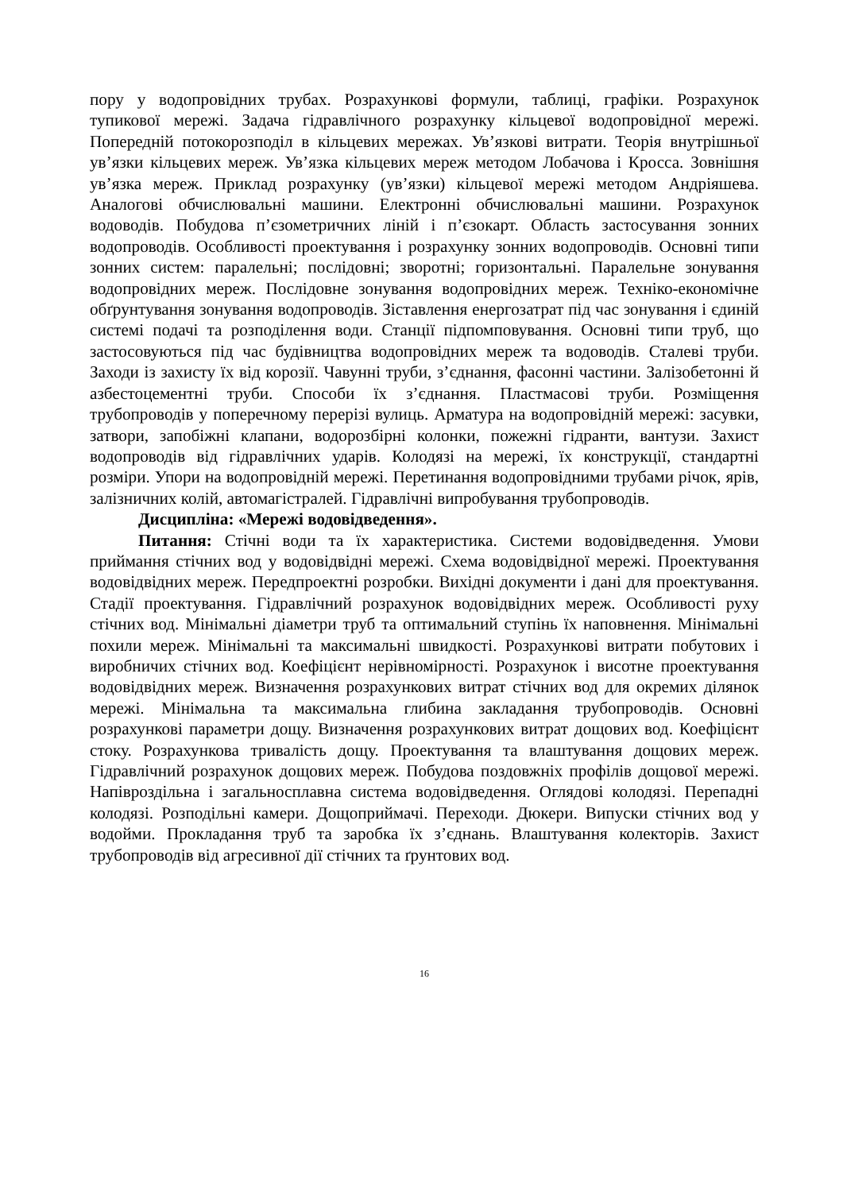пору у водопровідних трубах. Розрахункові формули, таблиці, графіки. Розрахунок тупикової мережі. Задача гідравлічного розрахунку кільцевої водопровідної мережі. Попередній потокорозподіл в кільцевих мережах. Ув’язкові витрати. Теорія внутрішньої ув’язки кільцевих мереж. Ув’язка кільцевих мереж методом Лобачова і Кросса. Зовнішня ув’язка мереж. Приклад розрахунку (ув’язки) кільцевої мережі методом Андріяшева. Аналогові обчислювальні машини. Електронні обчислювальні машини. Розрахунок водоводів. Побудова п’єзометричних ліній і п’єзокарт. Область застосування зонних водопроводів. Особливості проектування і розрахунку зонних водопроводів. Основні типи зонних систем: паралельні; послідовні; зворотні; горизонтальні. Паралельне зонування водопровідних мереж. Послідовне зонування водопровідних мереж. Техніко-економічне обґрунтування зонування водопроводів. Зіставлення енергозатрат під час зонування і єдиній системі подачі та розподілення води. Станції підпомповування. Основні типи труб, що застосовуються під час будівництва водопровідних мереж та водоводів. Сталеві труби. Заходи із захисту їх від корозії. Чавунні труби, з’єднання, фасонні частини. Залізобетонні й азбестоцементні труби. Способи їх з’єднання. Пластмасові труби. Розміщення трубопроводів у поперечному перерізі вулиць. Арматура на водопровідній мережі: засувки, затвори, запобіжні клапани, водорозбірні колонки, пожежні гідранти, вантузи. Захист водопроводів від гідравлічних ударів. Колодязі на мережі, їх конструкції, стандартні розміри. Упори на водопровідній мережі. Перетинання водопровідними трубами річок, ярів, залізничних колій, автомагістралей. Гідравлічні випробування трубопроводів.
Дисципліна: «Мережі водовідведення».
Питання: Стічні води та їх характеристика. Системи водовідведення. Умови приймання стічних вод у водовідвідні мережі. Схема водовідвідної мережі. Проектування водовідвідних мереж. Передпроектні розробки. Вихідні документи і дані для проектування. Стадії проектування. Гідравлічний розрахунок водовідвідних мереж. Особливості руху стічних вод. Мінімальні діаметри труб та оптимальний ступінь їх наповнення. Мінімальні похили мереж. Мінімальні та максимальні швидкості. Розрахункові витрати побутових і виробничих стічних вод. Коефіцієнт нерівномірності. Розрахунок і висотне проектування водовідвідних мереж. Визначення розрахункових витрат стічних вод для окремих ділянок мережі. Мінімальна та максимальна глибина закладання трубопроводів. Основні розрахункові параметри дощу. Визначення розрахункових витрат дощових вод. Коефіцієнт стоку. Розрахункова тривалість дощу. Проектування та влаштування дощових мереж. Гідравлічний розрахунок дощових мереж. Побудова поздовжніх профілів дощової мережі. Напівроздільна і загальносплавна система водовідведення. Оглядові колодязі. Перепадні колодязі. Розподільні камери. Дощоприймачі. Переходи. Дюкери. Випуски стічних вод у водойми. Прокладання труб та заробка їх з’єднань. Влаштування колекторів. Захист трубопроводів від агресивної дії стічних та ґрунтових вод.
16